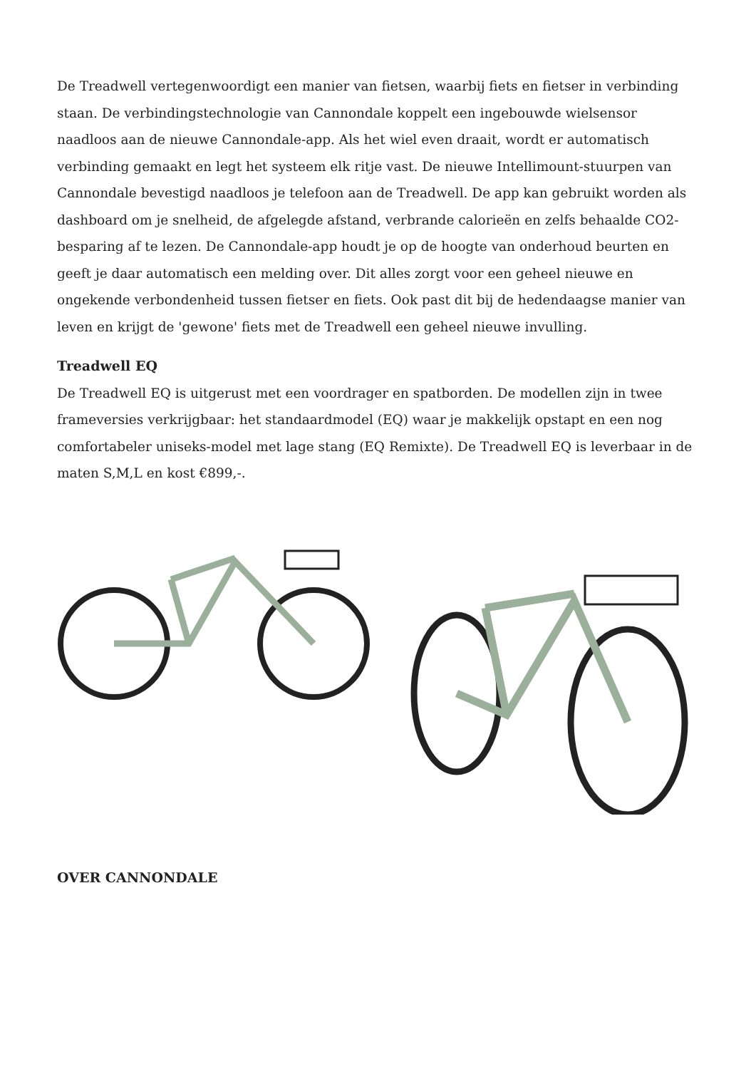De Treadwell vertegenwoordigt een manier van fietsen, waarbij fiets en fietser in verbinding staan. De verbindingstechnologie van Cannondale koppelt een ingebouwde wielsensor naadloos aan de nieuwe Cannondale-app. Als het wiel even draait, wordt er automatisch verbinding gemaakt en legt het systeem elk ritje vast. De nieuwe Intellimount-stuurpen van Cannondale bevestigd naadloos je telefoon aan de Treadwell. De app kan gebruikt worden als dashboard om je snelheid, de afgelegde afstand, verbrande calorieën en zelfs behaalde CO2-besparing af te lezen. De Cannondale-app houdt je op de hoogte van onderhoud beurten en geeft je daar automatisch een melding over. Dit alles zorgt voor een geheel nieuwe en ongekende verbondenheid tussen fietser en fiets. Ook past dit bij de hedendaagse manier van leven en krijgt de 'gewone' fiets met de Treadwell een geheel nieuwe invulling.
Treadwell EQ
De Treadwell EQ is uitgerust met een voordrager en spatborden. De modellen zijn in twee frameversies verkrijgbaar: het standaardmodel (EQ) waar je makkelijk opstapt en een nog comfortabeler uniseks-model met lage stang (EQ Remixte). De Treadwell EQ is leverbaar in de maten S,M,L en kost €899,-.
OVER CANNONDALE